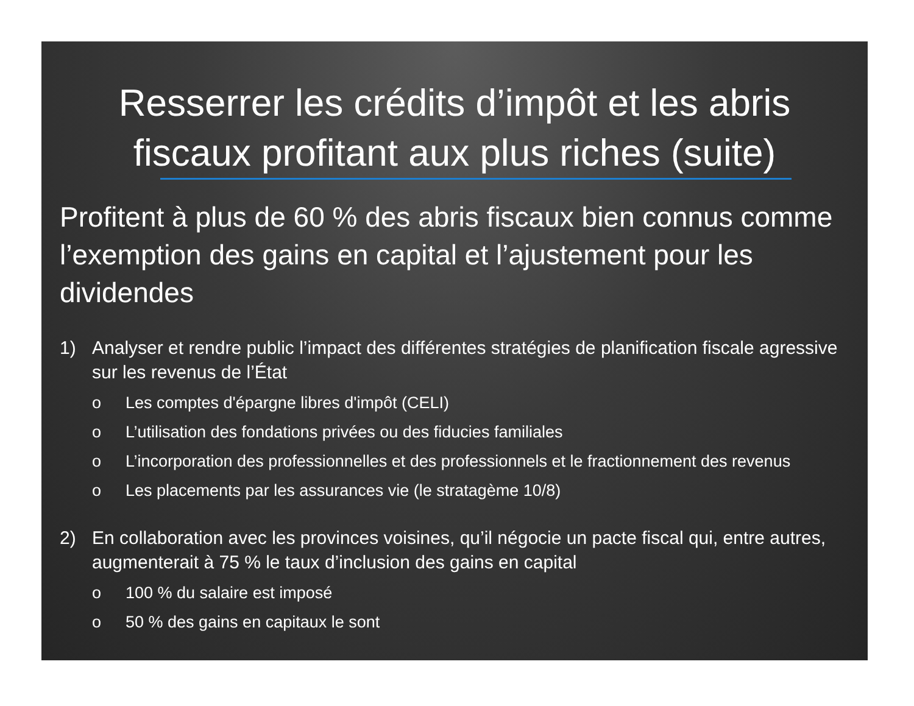Resserrer les crédits d’impôt et les abris fiscaux profitant aux plus riches (suite)
Profitent à plus de 60 % des abris fiscaux bien connus comme l’exemption des gains en capital et l’ajustement pour les dividendes
1) Analyser et rendre public l’impact des différentes stratégies de planification fiscale agressive sur les revenus de l’État
o Les comptes d'épargne libres d'impôt (CELI)
o L’utilisation des fondations privées ou des fiducies familiales
o L’incorporation des professionnelles et des professionnels et le fractionnement des revenus
o Les placements par les assurances vie (le stratagème 10/8)
2) En collaboration avec les provinces voisines, qu’il négocie un pacte fiscal qui, entre autres, augmenterait à 75 % le taux d’inclusion des gains en capital
o 100 % du salaire est imposé
o 50 % des gains en capitaux le sont